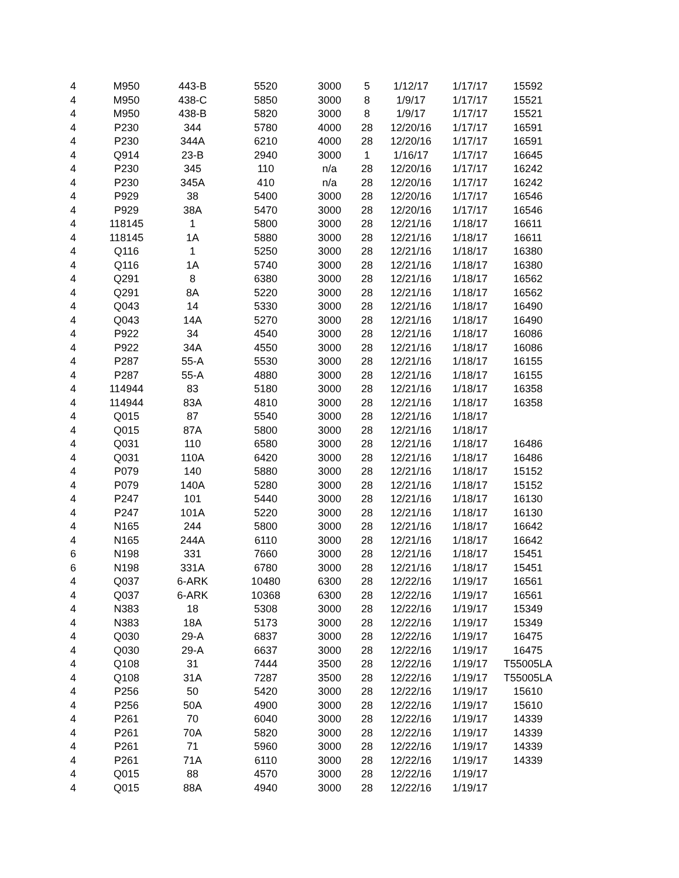| 4 | M950 | 443-B | 5520 | 3000 | 5 | 1/12/17 | 1/17/17 | 15592 |
| 4 | M950 | 438-C | 5850 | 3000 | 8 | 1/9/17 | 1/17/17 | 15521 |
| 4 | M950 | 438-B | 5820 | 3000 | 8 | 1/9/17 | 1/17/17 | 15521 |
| 4 | P230 | 344 | 5780 | 4000 | 28 | 12/20/16 | 1/17/17 | 16591 |
| 4 | P230 | 344A | 6210 | 4000 | 28 | 12/20/16 | 1/17/17 | 16591 |
| 4 | Q914 | 23-B | 2940 | 3000 | 1 | 1/16/17 | 1/17/17 | 16645 |
| 4 | P230 | 345 | 110 | n/a | 28 | 12/20/16 | 1/17/17 | 16242 |
| 4 | P230 | 345A | 410 | n/a | 28 | 12/20/16 | 1/17/17 | 16242 |
| 4 | P929 | 38 | 5400 | 3000 | 28 | 12/20/16 | 1/17/17 | 16546 |
| 4 | P929 | 38A | 5470 | 3000 | 28 | 12/20/16 | 1/17/17 | 16546 |
| 4 | 118145 | 1 | 5800 | 3000 | 28 | 12/21/16 | 1/18/17 | 16611 |
| 4 | 118145 | 1A | 5880 | 3000 | 28 | 12/21/16 | 1/18/17 | 16611 |
| 4 | Q116 | 1 | 5250 | 3000 | 28 | 12/21/16 | 1/18/17 | 16380 |
| 4 | Q116 | 1A | 5740 | 3000 | 28 | 12/21/16 | 1/18/17 | 16380 |
| 4 | Q291 | 8 | 6380 | 3000 | 28 | 12/21/16 | 1/18/17 | 16562 |
| 4 | Q291 | 8A | 5220 | 3000 | 28 | 12/21/16 | 1/18/17 | 16562 |
| 4 | Q043 | 14 | 5330 | 3000 | 28 | 12/21/16 | 1/18/17 | 16490 |
| 4 | Q043 | 14A | 5270 | 3000 | 28 | 12/21/16 | 1/18/17 | 16490 |
| 4 | P922 | 34 | 4540 | 3000 | 28 | 12/21/16 | 1/18/17 | 16086 |
| 4 | P922 | 34A | 4550 | 3000 | 28 | 12/21/16 | 1/18/17 | 16086 |
| 4 | P287 | 55-A | 5530 | 3000 | 28 | 12/21/16 | 1/18/17 | 16155 |
| 4 | P287 | 55-A | 4880 | 3000 | 28 | 12/21/16 | 1/18/17 | 16155 |
| 4 | 114944 | 83 | 5180 | 3000 | 28 | 12/21/16 | 1/18/17 | 16358 |
| 4 | 114944 | 83A | 4810 | 3000 | 28 | 12/21/16 | 1/18/17 | 16358 |
| 4 | Q015 | 87 | 5540 | 3000 | 28 | 12/21/16 | 1/18/17 | |
| 4 | Q015 | 87A | 5800 | 3000 | 28 | 12/21/16 | 1/18/17 | |
| 4 | Q031 | 110 | 6580 | 3000 | 28 | 12/21/16 | 1/18/17 | 16486 |
| 4 | Q031 | 110A | 6420 | 3000 | 28 | 12/21/16 | 1/18/17 | 16486 |
| 4 | P079 | 140 | 5880 | 3000 | 28 | 12/21/16 | 1/18/17 | 15152 |
| 4 | P079 | 140A | 5280 | 3000 | 28 | 12/21/16 | 1/18/17 | 15152 |
| 4 | P247 | 101 | 5440 | 3000 | 28 | 12/21/16 | 1/18/17 | 16130 |
| 4 | P247 | 101A | 5220 | 3000 | 28 | 12/21/16 | 1/18/17 | 16130 |
| 4 | N165 | 244 | 5800 | 3000 | 28 | 12/21/16 | 1/18/17 | 16642 |
| 4 | N165 | 244A | 6110 | 3000 | 28 | 12/21/16 | 1/18/17 | 16642 |
| 6 | N198 | 331 | 7660 | 3000 | 28 | 12/21/16 | 1/18/17 | 15451 |
| 6 | N198 | 331A | 6780 | 3000 | 28 | 12/21/16 | 1/18/17 | 15451 |
| 4 | Q037 | 6-ARK | 10480 | 6300 | 28 | 12/22/16 | 1/19/17 | 16561 |
| 4 | Q037 | 6-ARK | 10368 | 6300 | 28 | 12/22/16 | 1/19/17 | 16561 |
| 4 | N383 | 18 | 5308 | 3000 | 28 | 12/22/16 | 1/19/17 | 15349 |
| 4 | N383 | 18A | 5173 | 3000 | 28 | 12/22/16 | 1/19/17 | 15349 |
| 4 | Q030 | 29-A | 6837 | 3000 | 28 | 12/22/16 | 1/19/17 | 16475 |
| 4 | Q030 | 29-A | 6637 | 3000 | 28 | 12/22/16 | 1/19/17 | 16475 |
| 4 | Q108 | 31 | 7444 | 3500 | 28 | 12/22/16 | 1/19/17 | T55005LA |
| 4 | Q108 | 31A | 7287 | 3500 | 28 | 12/22/16 | 1/19/17 | T55005LA |
| 4 | P256 | 50 | 5420 | 3000 | 28 | 12/22/16 | 1/19/17 | 15610 |
| 4 | P256 | 50A | 4900 | 3000 | 28 | 12/22/16 | 1/19/17 | 15610 |
| 4 | P261 | 70 | 6040 | 3000 | 28 | 12/22/16 | 1/19/17 | 14339 |
| 4 | P261 | 70A | 5820 | 3000 | 28 | 12/22/16 | 1/19/17 | 14339 |
| 4 | P261 | 71 | 5960 | 3000 | 28 | 12/22/16 | 1/19/17 | 14339 |
| 4 | P261 | 71A | 6110 | 3000 | 28 | 12/22/16 | 1/19/17 | 14339 |
| 4 | Q015 | 88 | 4570 | 3000 | 28 | 12/22/16 | 1/19/17 | |
| 4 | Q015 | 88A | 4940 | 3000 | 28 | 12/22/16 | 1/19/17 | |